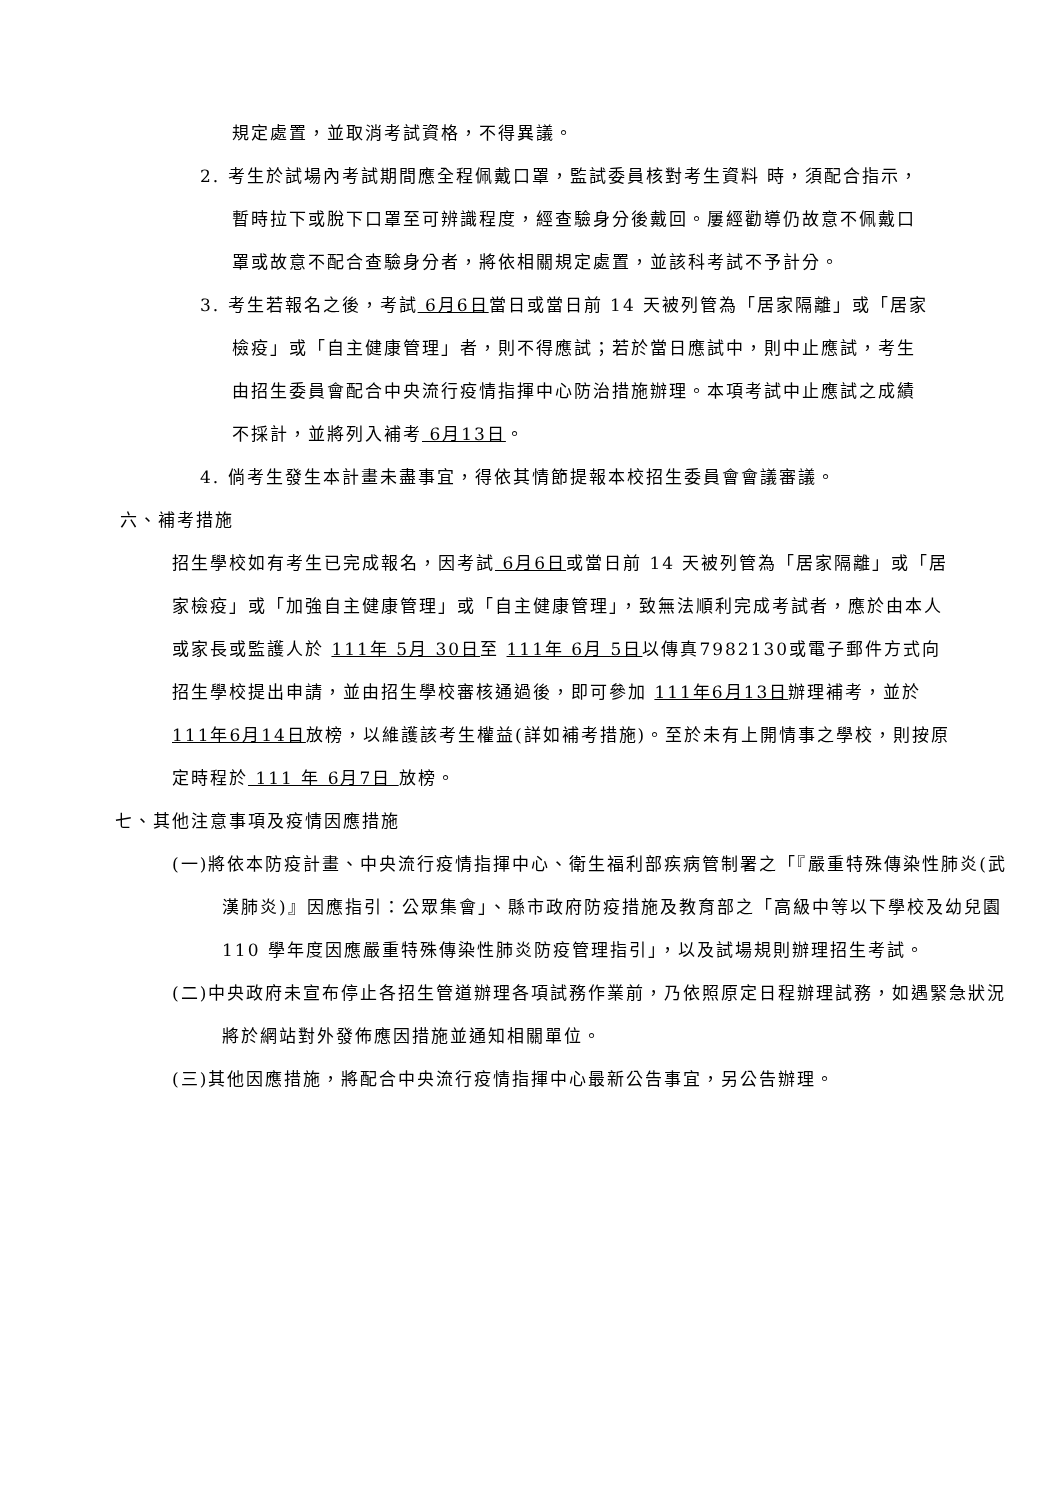規定處置，並取消考試資格，不得異議。
2. 考生於試場內考試期間應全程佩戴口罩，監試委員核對考生資料 時，須配合指示，暫時拉下或脫下口罩至可辨識程度，經查驗身分後戴回。屢經勸導仍故意不佩戴口罩或故意不配合查驗身分者，將依相關規定處置，並該科考試不予計分。
3. 考生若報名之後，考試 6月6日當日或當日前 14 天被列管為「居家隔離」或「居家檢疫」或「自主健康管理」者，則不得應試；若於當日應試中，則中止應試，考生由招生委員會配合中央流行疫情指揮中心防治措施辦理。本項考試中止應試之成績不採計，並將列入補考 6月13日。
4. 倘考生發生本計畫未盡事宜，得依其情節提報本校招生委員會會議審議。
六、補考措施
招生學校如有考生已完成報名，因考試 6月6日或當日前 14 天被列管為「居家隔離」或「居家檢疫」或「加強自主健康管理」或「自主健康管理」，致無法順利完成考試者，應於由本人或家長或監護人於 111年 5月 30日至 111年 6月 5日以傳真7982130或電子郵件方式向招生學校提出申請，並由招生學校審核通過後，即可參加 111年6月13日辦理補考，並於 111年6月14日放榜，以維護該考生權益(詳如補考措施)。至於未有上開情事之學校，則按原定時程於 111 年 6月7日 放榜。
七、其他注意事項及疫情因應措施
(一)將依本防疫計畫、中央流行疫情指揮中心、衛生福利部疾病管制署之「『嚴重特殊傳染性肺炎(武漢肺炎)』因應指引：公眾集會」、縣市政府防疫措施及教育部之「高級中等以下學校及幼兒園 110 學年度因應嚴重特殊傳染性肺炎防疫管理指引」，以及試場規則辦理招生考試。
(二)中央政府未宣布停止各招生管道辦理各項試務作業前，乃依照原定日程辦理試務，如遇緊急狀況將於網站對外發佈應因措施並通知相關單位。
(三)其他因應措施，將配合中央流行疫情指揮中心最新公告事宜，另公告辦理。